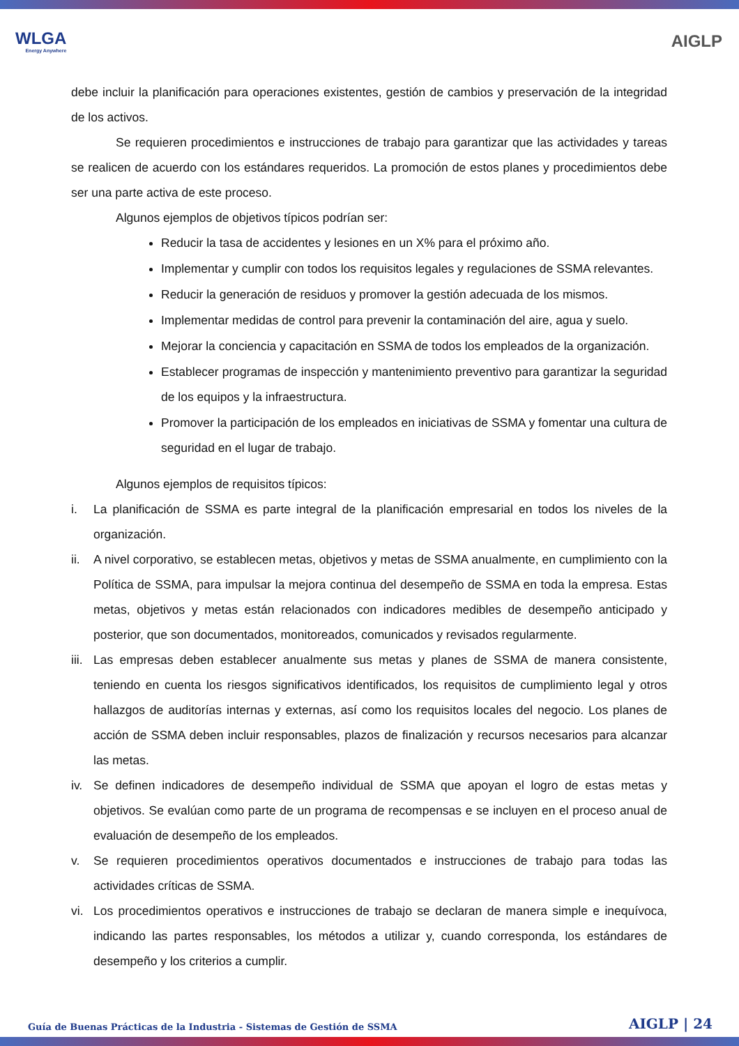WLGA
Energy Anywhere
AIGLP
debe incluir la planificación para operaciones existentes, gestión de cambios y preservación de la integridad de los activos.
Se requieren procedimientos e instrucciones de trabajo para garantizar que las actividades y tareas se realicen de acuerdo con los estándares requeridos. La promoción de estos planes y procedimientos debe ser una parte activa de este proceso.
Algunos ejemplos de objetivos típicos podrían ser:
Reducir la tasa de accidentes y lesiones en un X% para el próximo año.
Implementar y cumplir con todos los requisitos legales y regulaciones de SSMA relevantes.
Reducir la generación de residuos y promover la gestión adecuada de los mismos.
Implementar medidas de control para prevenir la contaminación del aire, agua y suelo.
Mejorar la conciencia y capacitación en SSMA de todos los empleados de la organización.
Establecer programas de inspección y mantenimiento preventivo para garantizar la seguridad de los equipos y la infraestructura.
Promover la participación de los empleados en iniciativas de SSMA y fomentar una cultura de seguridad en el lugar de trabajo.
Algunos ejemplos de requisitos típicos:
i. La planificación de SSMA es parte integral de la planificación empresarial en todos los niveles de la organización.
ii. A nivel corporativo, se establecen metas, objetivos y metas de SSMA anualmente, en cumplimiento con la Política de SSMA, para impulsar la mejora continua del desempeño de SSMA en toda la empresa. Estas metas, objetivos y metas están relacionados con indicadores medibles de desempeño anticipado y posterior, que son documentados, monitoreados, comunicados y revisados regularmente.
iii.
Las empresas deben establecer anualmente sus metas y planes de SSMA de manera consistente, teniendo en cuenta los riesgos significativos identificados, los requisitos de cumplimiento legal y otros hallazgos de auditorías internas y externas, así como los requisitos locales del negocio. Los planes de acción de SSMA deben incluir responsables, plazos de finalización y recursos necesarios para alcanzar las metas.
iv. Se definen indicadores de desempeño individual de SSMA que apoyan el logro de estas metas y objetivos. Se evalúan como parte de un programa de recompensas e se incluyen en el proceso anual de evaluación de desempeño de los empleados.
v. Se requieren procedimientos operativos documentados e instrucciones de trabajo para todas las actividades críticas de SSMA.
vi. Los procedimientos operativos e instrucciones de trabajo se declaran de manera simple e inequívoca, indicando las partes responsables, los métodos a utilizar y, cuando corresponda, los estándares de desempeño y los criterios a cumplir.
Guía de Buenas Prácticas de la Industria - Sistemas de Gestión de SSMA AIGLP | 24